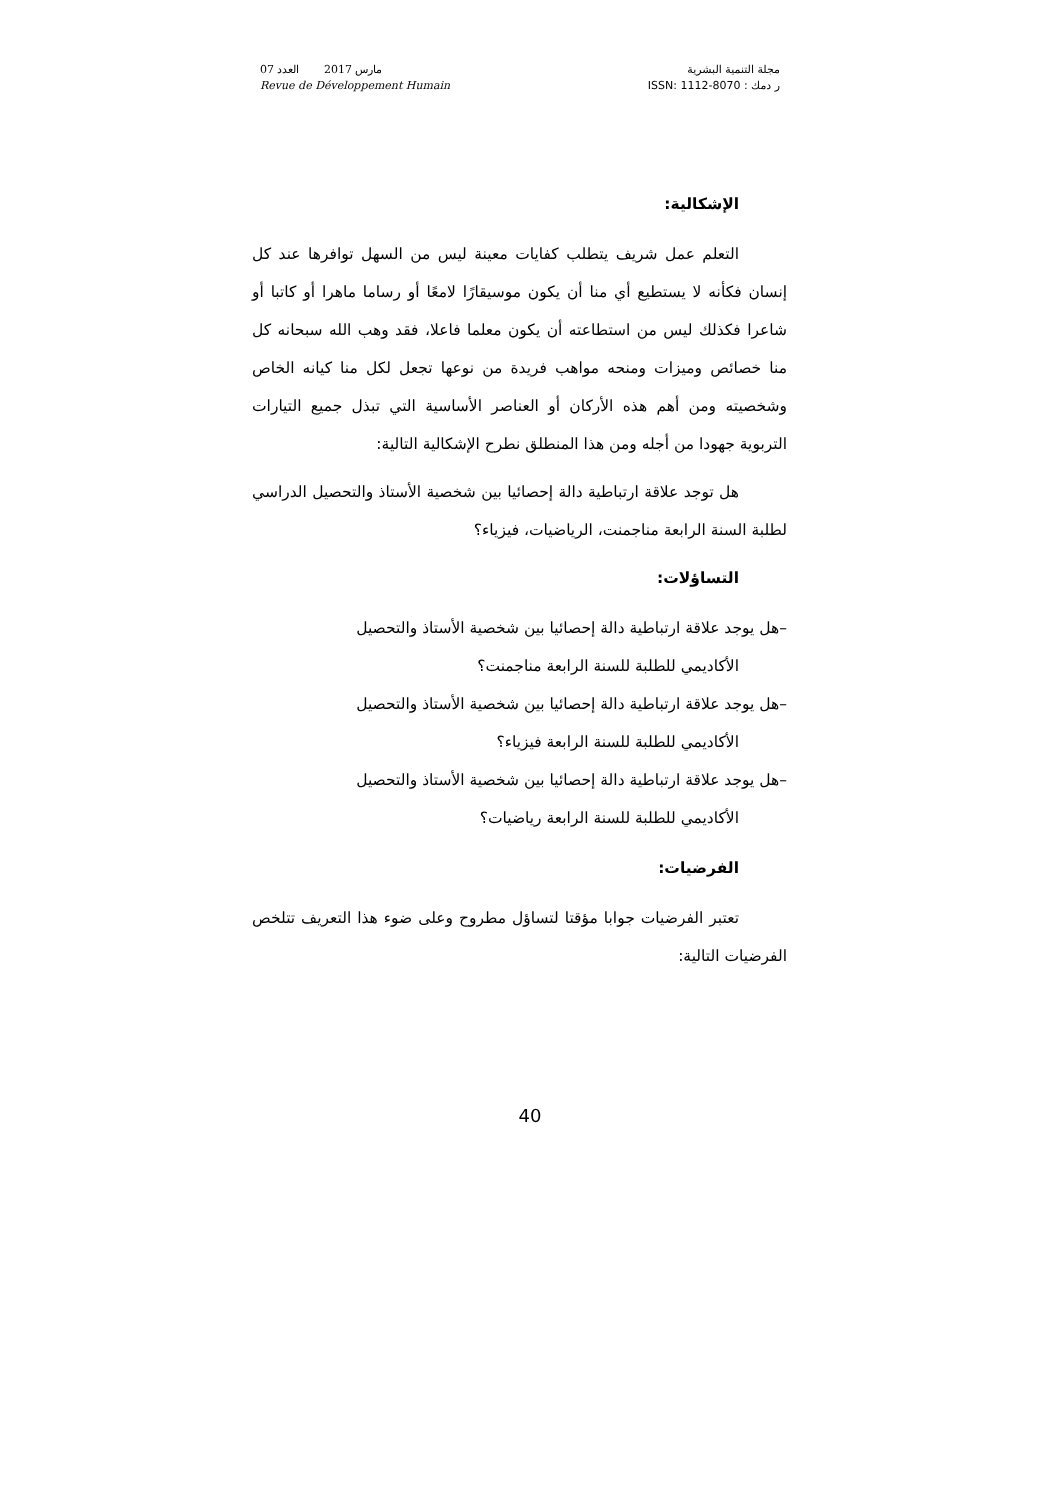مارس 2017 العدد 07
Revue de Développement Humain
مجلة التنمية البشرية
ر دمك : ISSN: 1112-8070
الإشكالية:
التعلم عمل شريف يتطلب كفايات معينة ليس من السهل توافرها عند كل إنسان فكأنه لا يستطيع أي منا أن يكون موسيقارًا لامعًا أو رساما ماهرا أو كاتبا أو شاعرا فكذلك ليس من استطاعته أن يكون معلما فاعلا، فقد وهب الله سبحانه كل منا خصائص وميزات ومنحه مواهب فريدة من نوعها تجعل لكل منا كيانه الخاص وشخصيته ومن أهم هذه الأركان أو العناصر الأساسية التي تبذل جميع التيارات التربوية جهودا من أجله ومن هذا المنطلق نطرح الإشكالية التالية:
هل توجد علاقة ارتباطية دالة إحصائيا بين شخصية الأستاذ والتحصيل الدراسي لطلبة السنة الرابعة مناجمنت، الرياضيات، فيزياء؟
التساؤلات:
–هل يوجد علاقة ارتباطية دالة إحصائيا بين شخصية الأستاذ والتحصيل
الأكاديمي للطلبة للسنة الرابعة مناجمنت؟
–هل يوجد علاقة ارتباطية دالة إحصائيا بين شخصية الأستاذ والتحصيل
الأكاديمي للطلبة للسنة الرابعة فيزياء؟
–هل يوجد علاقة ارتباطية دالة إحصائيا بين شخصية الأستاذ والتحصيل
الأكاديمي للطلبة للسنة الرابعة رياضيات؟
الفرضيات:
تعتبر الفرضيات جوابا مؤقتا لتساؤل مطروح وعلى ضوء هذا التعريف تتلخص الفرضيات التالية:
40